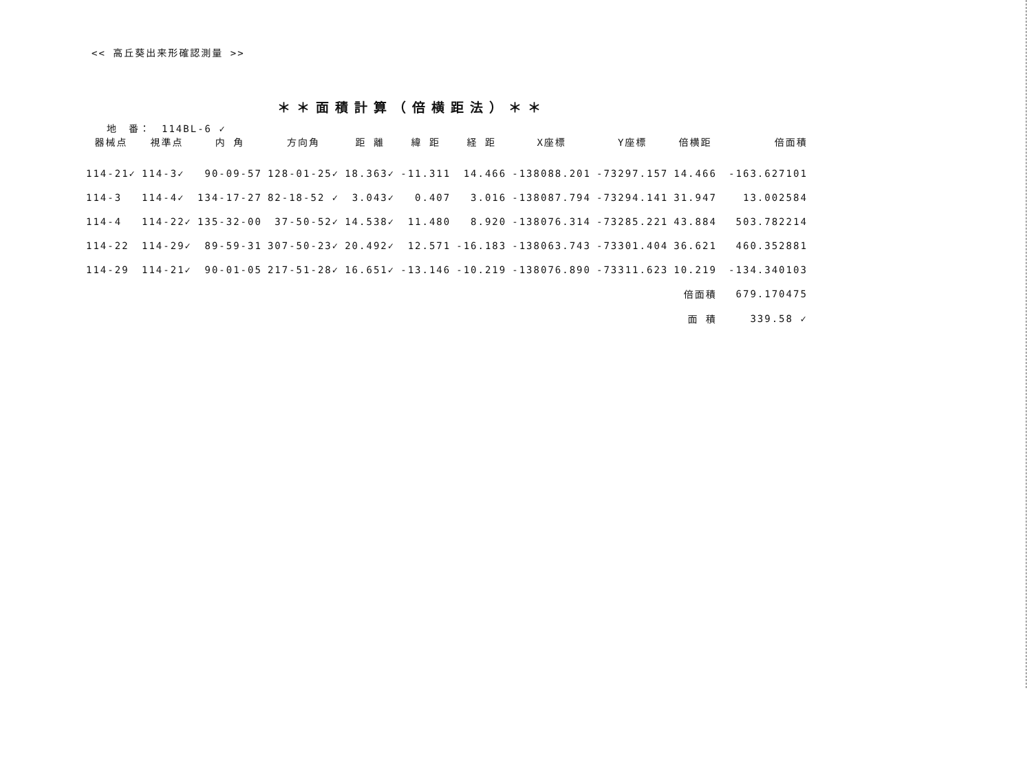<< 高丘葵出来形確認測量 >>
＊＊面積計算（倍横距法）＊＊
地　番：　114BL-6 ✓
| 器械点 | 視準点 | 内 角 | 方向角 | 距 離 | 緯 距 | 経 距 | X座標 | Y座標 | 倍横距 | 倍面積 |
| --- | --- | --- | --- | --- | --- | --- | --- | --- | --- | --- |
| 114-21✓ | 114-3✓ | 90-09-57 | 128-01-25✓ | 18.363✓ | -11.311 | 14.466 | -138088.201 | -73297.157 | 14.466 | -163.627101 |
| 114-3 | 114-4✓ | 134-17-27 | 82-18-52 ✓ | 3.043✓ | 0.407 | 3.016 | -138087.794 | -73294.141 | 31.947 | 13.002584 |
| 114-4 | 114-22✓ | 135-32-00 | 37-50-52✓ | 14.538✓ | 11.480 | 8.920 | -138076.314 | -73285.221 | 43.884 | 503.782214 |
| 114-22 | 114-29✓ | 89-59-31 | 307-50-23✓ | 20.492✓ | 12.571 | -16.183 | -138063.743 | -73301.404 | 36.621 | 460.352881 |
| 114-29 | 114-21✓ | 90-01-05 | 217-51-28✓ | 16.651✓ | -13.146 | -10.219 | -138076.890 | -73311.623 | 10.219 | -134.340103 |
| | | | | | | | | | 倍面積 | 679.170475 |
| | | | | | | | | | 面 積 | 339.58 ✓ |